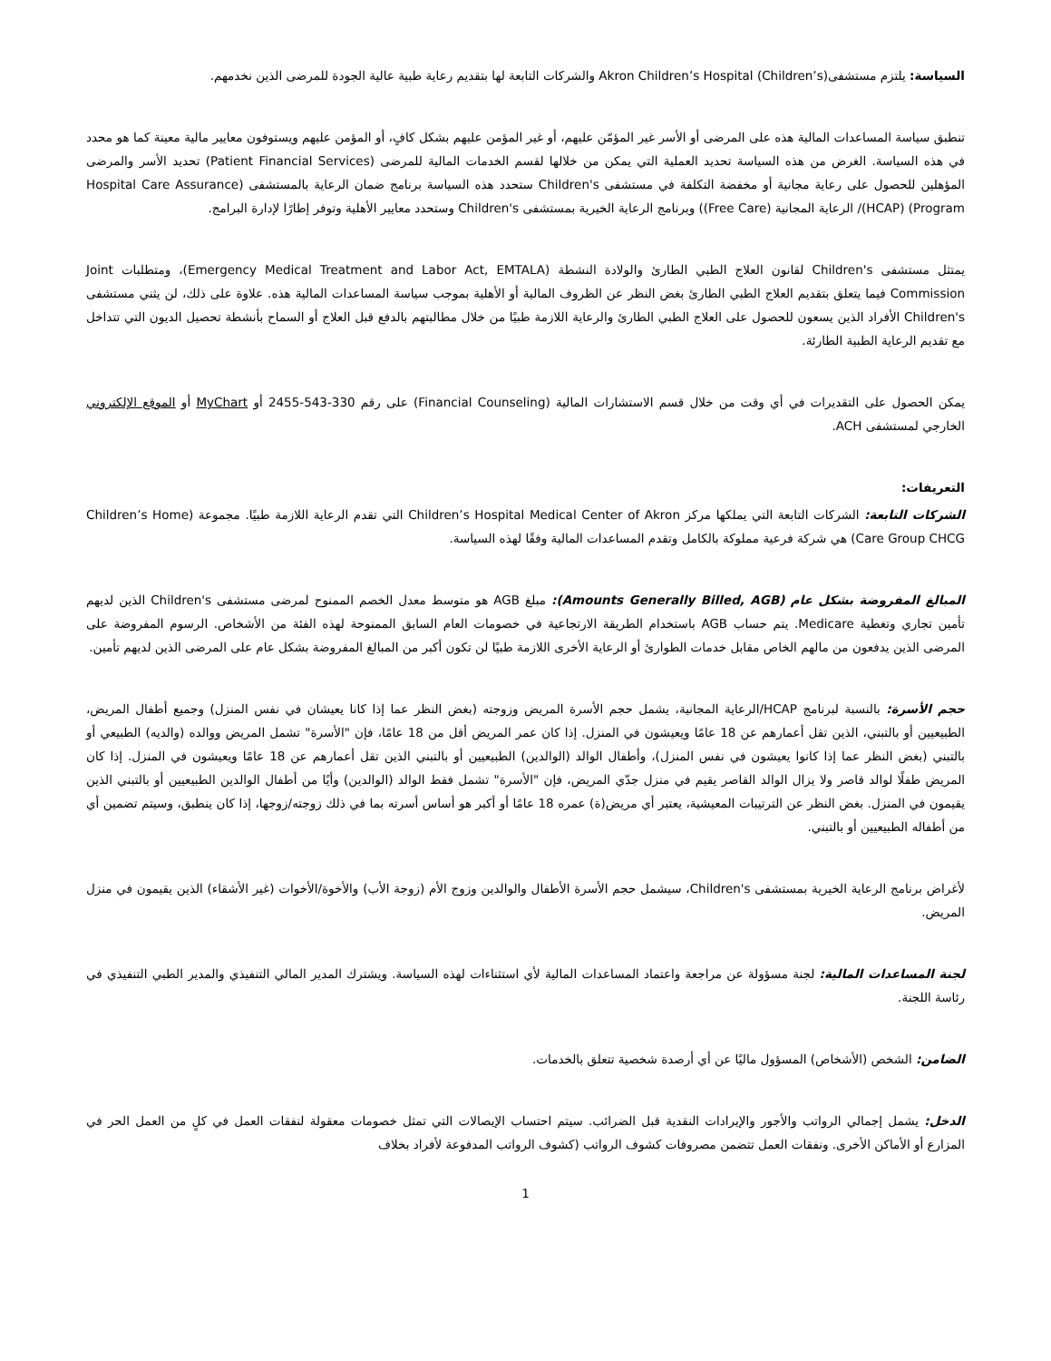السياسة: يلتزم مستشفى(Akron Children’s Hospital (Children’s والشركات التابعة لها بتقديم رعاية طبية عالية الجودة للمرضى الذين نخدمهم.
تنطبق سياسة المساعدات المالية هذه على المرضى أو الأسر غير المؤمّن عليهم، أو غير المؤمن عليهم بشكل كافٍ، أو المؤمن عليهم ويستوفون معايير مالية معينة كما هو محدد في هذه السياسة. الغرض من هذه السياسة تحديد العملية التي يمكن من خلالها لقسم الخدمات المالية للمرضى (Patient Financial Services) تحديد الأسر والمرضى المؤهلين للحصول على رعاية مجانية أو مخفضة التكلفة في مستشفى Children's ستحدد هذه السياسة برنامج ضمان الرعاية بالمستشفى (Hospital Care Assurance Program) (HCAP)/ الرعاية المجانية (Free Care)) وبرنامج الرعاية الخيرية بمستشفى Children's وستحدد معايير الأهلية وتوفر إطارًا لإدارة البرامج.
يمتثل مستشفى Children's لقانون العلاج الطبي الطارئ والولادة النشطة (Emergency Medical Treatment and Labor Act, EMTALA)، ومتطلبات Joint Commission فيما يتعلق بتقديم العلاج الطبي الطارئ بغض النظر عن الظروف المالية أو الأهلية بموجب سياسة المساعدات المالية هذه. علاوة على ذلك، لن يثني مستشفى Children's الأفراد الذين يسعون للحصول على العلاج الطبي الطارئ والرعاية اللازمة طبيًا من خلال مطالبتهم بالدفع قبل العلاج أو السماح بأنشطة تحصيل الديون التي تتداخل مع تقديم الرعاية الطبية الطارئة.
يمكن الحصول على التقديرات في أي وقت من خلال قسم الاستشارات المالية (Financial Counseling) على رقم 330-543-2455 أو MyChart أو الموقع الإلكتروني الخارجي لمستشفى ACH.
التعريفات:
الشركات التابعة: الشركات التابعة التي يملكها مركز Children’s Hospital Medical Center of Akron التي تقدم الرعاية اللازمة طبيًا. مجموعة (Children’s Home Care Group CHCG) هي شركة فرعية مملوكة بالكامل وتقدم المساعدات المالية وفقًا لهذه السياسة.
المبالغ المفروضة بشكل عام (Amounts Generally Billed, AGB): مبلغ AGB هو متوسط معدل الخصم الممنوح لمرضى مستشفى Children's الذين لديهم تأمين تجاري وتغطية Medicare. يتم حساب AGB باستخدام الطريقة الارتجاعية في خصومات العام السابق الممنوحة لهذه الفئة من الأشخاص. الرسوم المفروضة على المرضى الذين يدفعون من مالهم الخاص مقابل خدمات الطوارئ أو الرعاية الأخرى اللازمة طبيًا لن تكون أكبر من المبالغ المفروضة بشكل عام على المرضى الذين لديهم تأمين.
حجم الأسرة: بالنسبة لبرنامج HCAP/الرعاية المجانية، يشمل حجم الأسرة المريض وزوجته (بغض النظر عما إذا كانا يعيشان في نفس المنزل) وجميع أطفال المريض، الطبيعيين أو بالتبني، الذين تقل أعمارهم عن 18 عامًا ويعيشون في المنزل. إذا كان عمر المريض أقل من 18 عامًا، فإن "الأسرة" تشمل المريض ووالده (والديه) الطبيعي أو بالتبني (بغض النظر عما إذا كانوا يعيشون في نفس المنزل)، وأطفال الوالد (الوالدين) الطبيعيين أو بالتبني الذين تقل أعمارهم عن 18 عامًا ويعيشون في المنزل. إذا كان المريض طفلًا لوالد قاصر ولا يزال الوالد القاصر يقيم في منزل جدّي المريض، فإن "الأسرة" تشمل فقط الوالد (الوالدين) وأيًا من أطفال الوالدين الطبيعيين أو بالتبني الذين يقيمون في المنزل. بغض النظر عن الترتيبات المعيشية، يعتبر أي مريض(ة) عمره 18 عامًا أو أكبر هو أساس أسرته بما في ذلك زوجته/زوجها، إذا كان ينطبق، وسيتم تضمين أي من أطفاله الطبيعيين أو بالتبني.
لأغراض برنامج الرعاية الخيرية بمستشفى Children's، سيشمل حجم الأسرة الأطفال والوالدين وزوج الأم (زوجة الأب) والأخوة/الأخوات (غير الأشقاء) الذين يقيمون في منزل المريض.
لجنة المساعدات المالية: لجنة مسؤولة عن مراجعة واعتماد المساعدات المالية لأي استثناءات لهذه السياسة. ويشترك المدير المالي التنفيذي والمدير الطبي التنفيذي في رئاسة اللجنة.
الضامن: الشخص (الأشخاص) المسؤول ماليًا عن أي أرصدة شخصية تتعلق بالخدمات.
الدخل: يشمل إجمالي الرواتب والأجور والإيرادات النقدية قبل الضرائب. سيتم احتساب الإيصالات التي تمثل خصومات معقولة لنفقات العمل في كلٍ من العمل الحر في المزارع أو الأماكن الأخرى. ونفقات العمل تتضمن مصروفات كشوف الرواتب (كشوف الرواتب المدفوعة لأفراد بخلاف
1